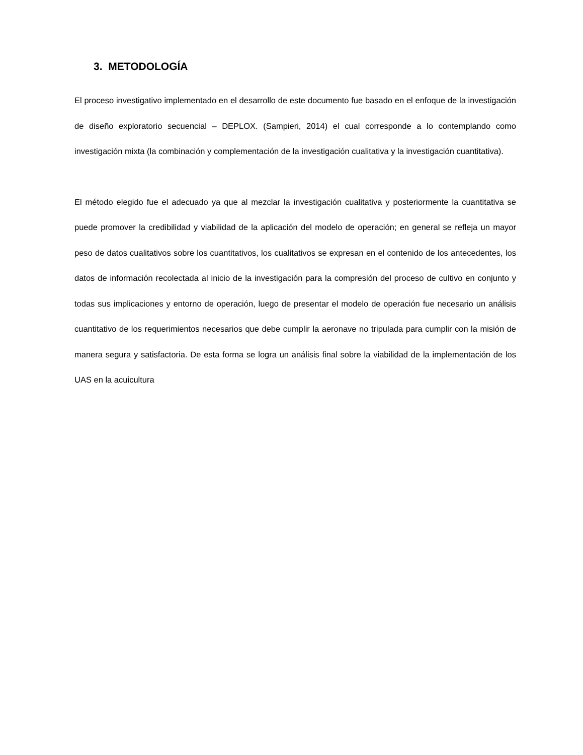3. METODOLOGÍA
El proceso investigativo implementado en el desarrollo de este documento fue basado en el enfoque de la investigación de diseño exploratorio secuencial – DEPLOX. (Sampieri, 2014) el cual corresponde a lo contemplando como investigación mixta (la combinación y complementación de la investigación cualitativa y la investigación cuantitativa).
El método elegido fue el adecuado ya que al mezclar la investigación cualitativa y posteriormente la cuantitativa se puede promover la credibilidad y viabilidad de la aplicación del modelo de operación; en general se refleja un mayor peso de datos cualitativos sobre los cuantitativos, los cualitativos se expresan en el contenido de los antecedentes, los datos de información recolectada al inicio de la investigación para la compresión del proceso de cultivo en conjunto y todas sus implicaciones y entorno de operación, luego de presentar el modelo de operación fue necesario un análisis cuantitativo de los requerimientos necesarios que debe cumplir la aeronave no tripulada para cumplir con la misión de manera segura y satisfactoria. De esta forma se logra un análisis final sobre la viabilidad de la implementación de los UAS en la acuicultura